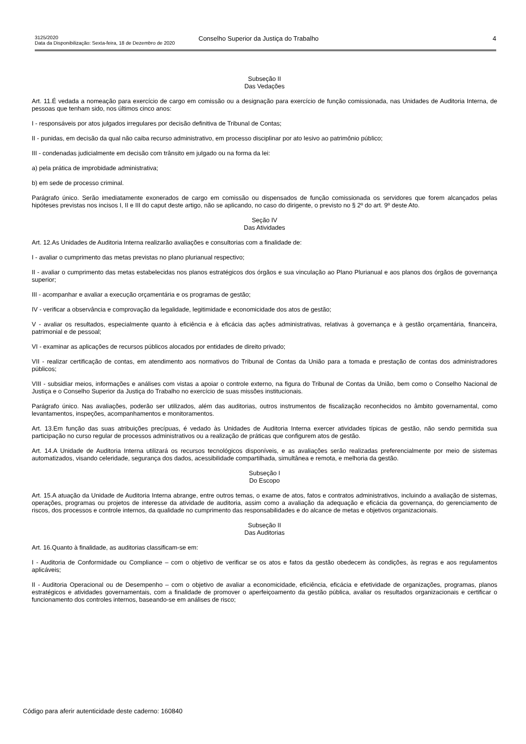3125/2020
Data da Disponibilização: Sexta-feira, 18 de Dezembro de 2020
Conselho Superior da Justiça do Trabalho
4
Subseção II
Das Vedações
Art. 11.É vedada a nomeação para exercício de cargo em comissão ou a designação para exercício de função comissionada, nas Unidades de Auditoria Interna, de pessoas que tenham sido, nos últimos cinco anos:
I - responsáveis por atos julgados irregulares por decisão definitiva de Tribunal de Contas;
II - punidas, em decisão da qual não caiba recurso administrativo, em processo disciplinar por ato lesivo ao patrimônio público;
III - condenadas judicialmente em decisão com trânsito em julgado ou na forma da lei:
a) pela prática de improbidade administrativa;
b) em sede de processo criminal.
Parágrafo único. Serão imediatamente exonerados de cargo em comissão ou dispensados de função comissionada os servidores que forem alcançados pelas hipóteses previstas nos incisos I, II e III do caput deste artigo, não se aplicando, no caso do dirigente, o previsto no § 2º do art. 9º deste Ato.
Seção IV
Das Atividades
Art. 12.As Unidades de Auditoria Interna realizarão avaliações e consultorias com a finalidade de:
I - avaliar o cumprimento das metas previstas no plano plurianual respectivo;
II - avaliar o cumprimento das metas estabelecidas nos planos estratégicos dos órgãos e sua vinculação ao Plano Plurianual e aos planos dos órgãos de governança superior;
III - acompanhar e avaliar a execução orçamentária e os programas de gestão;
IV - verificar a observância e comprovação da legalidade, legitimidade e economicidade dos atos de gestão;
V - avaliar os resultados, especialmente quanto à eficiência e à eficácia das ações administrativas, relativas à governança e à gestão orçamentária, financeira, patrimonial e de pessoal;
VI - examinar as aplicações de recursos públicos alocados por entidades de direito privado;
VII - realizar certificação de contas, em atendimento aos normativos do Tribunal de Contas da União para a tomada e prestação de contas dos administradores públicos;
VIII - subsidiar meios, informações e análises com vistas a apoiar o controle externo, na figura do Tribunal de Contas da União, bem como o Conselho Nacional de Justiça e o Conselho Superior da Justiça do Trabalho no exercício de suas missões institucionais.
Parágrafo único. Nas avaliações, poderão ser utilizados, além das auditorias, outros instrumentos de fiscalização reconhecidos no âmbito governamental, como levantamentos, inspeções, acompanhamentos e monitoramentos.
Art. 13.Em função das suas atribuições precípuas, é vedado às Unidades de Auditoria Interna exercer atividades típicas de gestão, não sendo permitida sua participação no curso regular de processos administrativos ou a realização de práticas que configurem atos de gestão.
Art. 14.A Unidade de Auditoria Interna utilizará os recursos tecnológicos disponíveis, e as avaliações serão realizadas preferencialmente por meio de sistemas automatizados, visando celeridade, segurança dos dados, acessibilidade compartilhada, simultânea e remota, e melhoria da gestão.
Subseção I
Do Escopo
Art. 15.A atuação da Unidade de Auditoria Interna abrange, entre outros temas, o exame de atos, fatos e contratos administrativos, incluindo a avaliação de sistemas, operações, programas ou projetos de interesse da atividade de auditoria, assim como a avaliação da adequação e eficácia da governança, do gerenciamento de riscos, dos processos e controle internos, da qualidade no cumprimento das responsabilidades e do alcance de metas e objetivos organizacionais.
Subseção II
Das Auditorias
Art. 16.Quanto à finalidade, as auditorias classificam-se em:
I - Auditoria de Conformidade ou Compliance – com o objetivo de verificar se os atos e fatos da gestão obedecem às condições, às regras e aos regulamentos aplicáveis;
II - Auditoria Operacional ou de Desempenho – com o objetivo de avaliar a economicidade, eficiência, eficácia e efetividade de organizações, programas, planos estratégicos e atividades governamentais, com a finalidade de promover o aperfeiçoamento da gestão pública, avaliar os resultados organizacionais e certificar o funcionamento dos controles internos, baseando-se em análises de risco;
Código para aferir autenticidade deste caderno: 160840